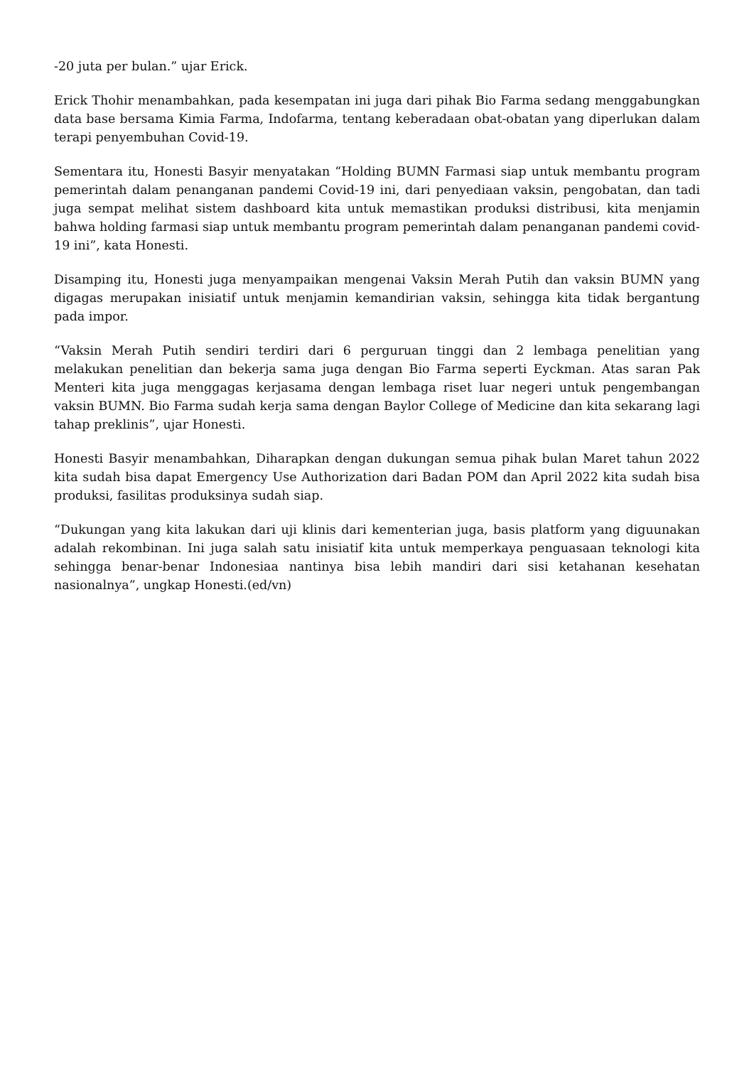-20 juta per bulan.” ujar Erick.
Erick Thohir menambahkan, pada kesempatan ini juga dari pihak Bio Farma sedang menggabungkan data base bersama Kimia Farma, Indofarma, tentang keberadaan obat-obatan yang diperlukan dalam terapi penyembuhan Covid-19.
Sementara itu, Honesti Basyir menyatakan “Holding BUMN Farmasi siap untuk membantu program pemerintah dalam penanganan pandemi Covid-19 ini, dari penyediaan vaksin, pengobatan, dan tadi juga sempat melihat sistem dashboard kita untuk memastikan produksi distribusi, kita menjamin bahwa holding farmasi siap untuk membantu program pemerintah dalam penanganan pandemi covid-19 ini”, kata Honesti.
Disamping itu, Honesti juga menyampaikan mengenai Vaksin Merah Putih dan vaksin BUMN yang digagas merupakan inisiatif untuk menjamin kemandirian vaksin, sehingga kita tidak bergantung pada impor.
“Vaksin Merah Putih sendiri terdiri dari 6 perguruan tinggi dan 2 lembaga penelitian yang melakukan penelitian dan bekerja sama juga dengan Bio Farma seperti Eyckman. Atas saran Pak Menteri kita juga menggagas kerjasama dengan lembaga riset luar negeri untuk pengembangan vaksin BUMN. Bio Farma sudah kerja sama dengan Baylor College of Medicine dan kita sekarang lagi tahap preklinis”, ujar Honesti.
Honesti Basyir menambahkan, Diharapkan dengan dukungan semua pihak bulan Maret tahun 2022 kita sudah bisa dapat Emergency Use Authorization dari Badan POM dan April 2022 kita sudah bisa produksi, fasilitas produksinya sudah siap.
“Dukungan yang kita lakukan dari uji klinis dari kementerian juga, basis platform yang diguunakan adalah rekombinan. Ini juga salah satu inisiatif kita untuk memperkaya penguasaan teknologi kita sehingga benar-benar Indonesiaa nantinya bisa lebih mandiri dari sisi ketahanan kesehatan nasionalnya”, ungkap Honesti.(ed/vn)